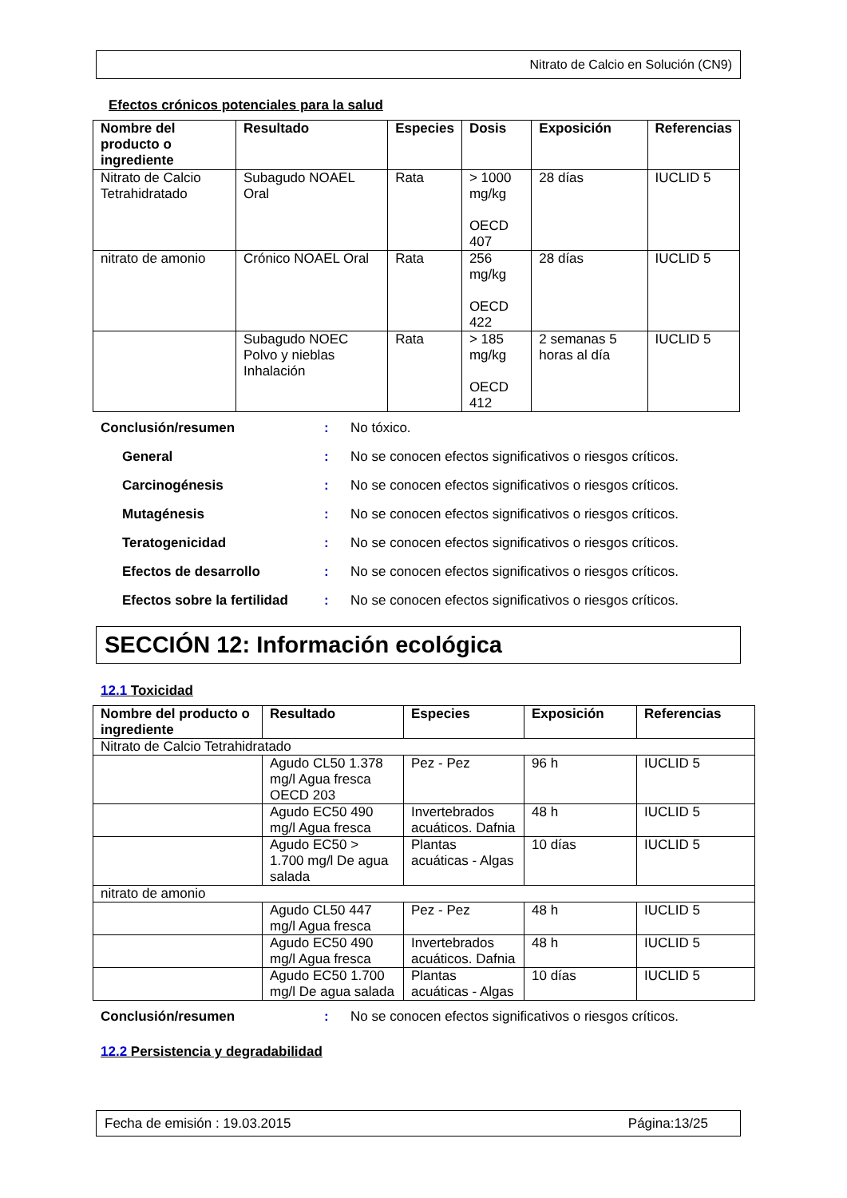Nitrato de Calcio en Solución (CN9)
Efectos crónicos potenciales para la salud
| Nombre del producto o ingrediente | Resultado | Especies | Dosis | Exposición | Referencias |
| --- | --- | --- | --- | --- | --- |
| Nitrato de Calcio Tetrahidratado | Subagudo NOAEL Oral | Rata | > 1000 mg/kg OECD 407 | 28 días | IUCLID 5 |
| nitrato de amonio | Crónico NOAEL Oral | Rata | 256 mg/kg OECD 422 | 28 días | IUCLID 5 |
| | Subagudo NOEC Polvo y nieblas Inhalación | Rata | > 185 mg/kg OECD 412 | 2 semanas 5 horas al día | IUCLID 5 |
Conclusión/resumen : No tóxico.
General : No se conocen efectos significativos o riesgos críticos.
Carcinogénesis : No se conocen efectos significativos o riesgos críticos.
Mutagénesis : No se conocen efectos significativos o riesgos críticos.
Teratogenicidad : No se conocen efectos significativos o riesgos críticos.
Efectos de desarrollo : No se conocen efectos significativos o riesgos críticos.
Efectos sobre la fertilidad
: No se conocen efectos significativos o riesgos críticos.
SECCIÓN 12: Información ecológica
12.1 Toxicidad
| Nombre del producto o ingrediente | Resultado | Especies | Exposición | Referencias |
| --- | --- | --- | --- | --- |
| Nitrato de Calcio Tetrahidratado | | | | |
| | Agudo CL50 1.378 mg/l Agua fresca OECD 203 | Pez - Pez | 96 h | IUCLID 5 |
| | Agudo EC50 490 mg/l Agua fresca | Invertebrados acuáticos. Dafnia | 48 h | IUCLID 5 |
| | Agudo EC50 > 1.700 mg/l De agua salada | Plantas acuáticas - Algas | 10 días | IUCLID 5 |
| nitrato de amonio | | | | |
| | Agudo CL50 447 mg/l Agua fresca | Pez - Pez | 48 h | IUCLID 5 |
| | Agudo EC50 490 mg/l Agua fresca | Invertebrados acuáticos. Dafnia | 48 h | IUCLID 5 |
| | Agudo EC50 1.700 mg/l De agua salada | Plantas acuáticas - Algas | 10 días | IUCLID 5 |
Conclusión/resumen : No se conocen efectos significativos o riesgos críticos.
12.2 Persistencia y degradabilidad
Fecha de emisión : 19.03.2015 Página:13/25